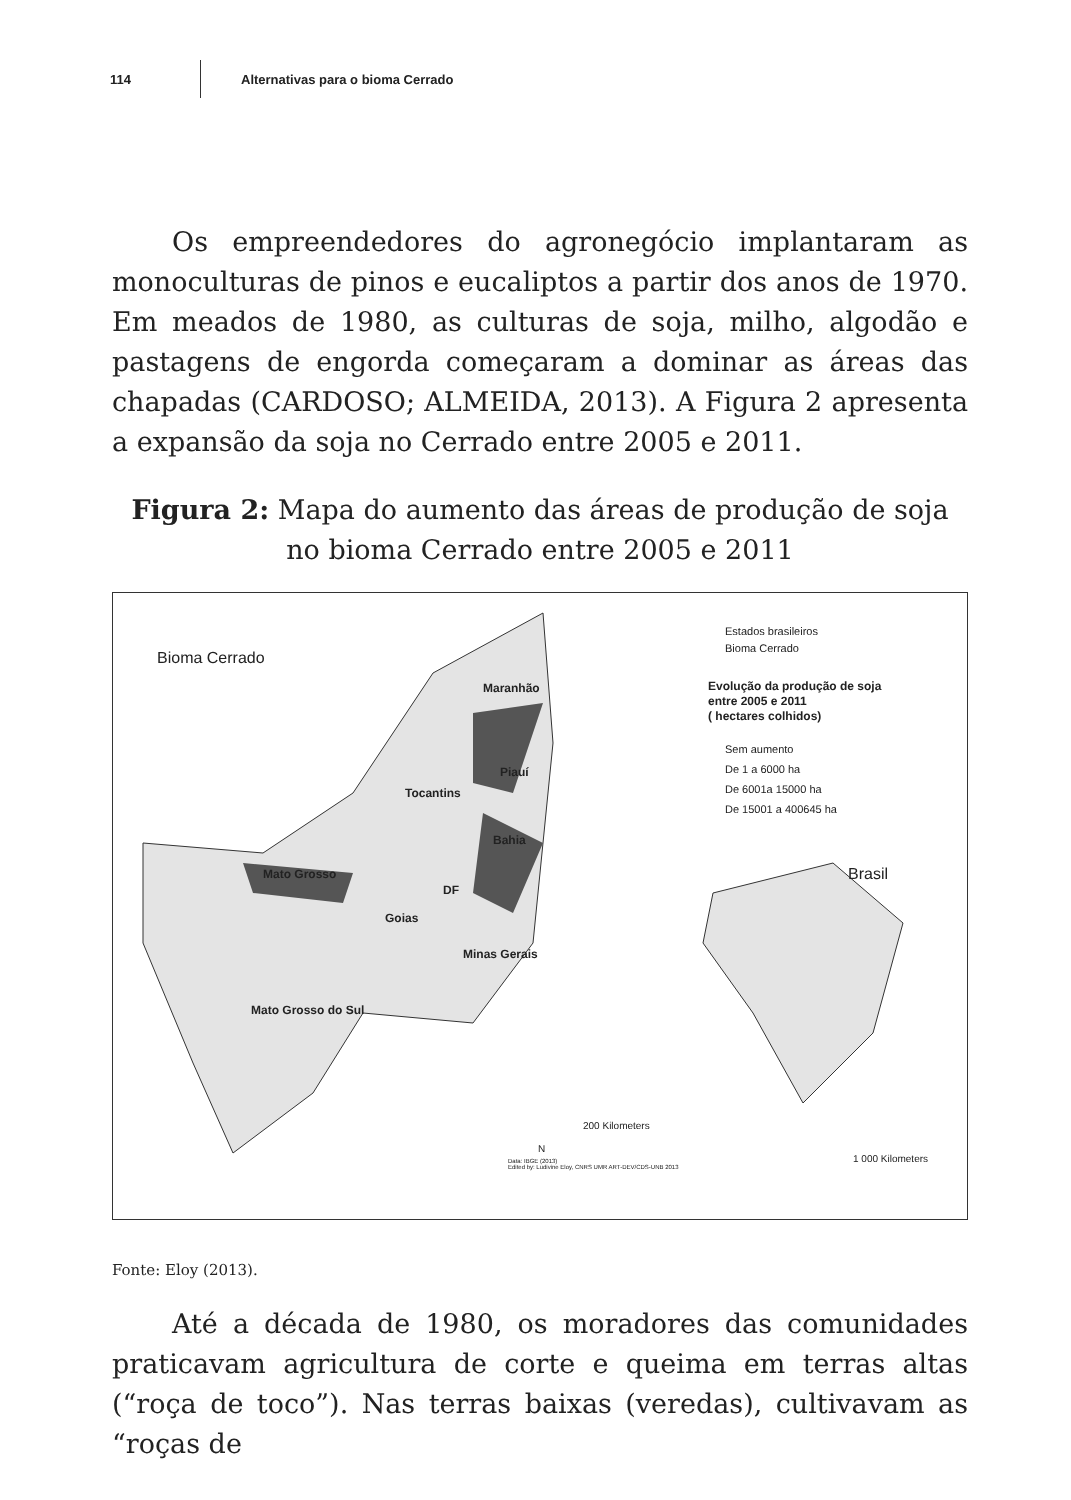114 Alternativas para o bioma Cerrado
Os empreendedores do agronegócio implantaram as monoculturas de pinos e eucaliptos a partir dos anos de 1970. Em meados de 1980, as culturas de soja, milho, algodão e pastagens de engorda começaram a dominar as áreas das chapadas (CARDOSO; ALMEIDA, 2013). A Figura 2 apresenta a expansão da soja no Cerrado entre 2005 e 2011.
Figura 2: Mapa do aumento das áreas de produção de soja no bioma Cerrado entre 2005 e 2011
Bioma Cerrado
Maranhão
Piauí
Tocantins
Bahia
Mato Grosso
DF
Goias
Minas Gerais
Mato Grosso do Sul
Estados brasileiros
Bioma Cerrado
Evolução da produção de soja
entre 2005 e 2011
( hectares colhidos)
Sem aumento
De 1 a 6000 ha
De 6001a 15000 ha
De 15001 a 400645 ha
Brasil
200 Kilometers
N
Data: IBGE (2013)
Edited by: Ludivine Eloy, CNRS UMR ART-DEV/CDS-UNB 2013
1 000 Kilometers
Fonte: Eloy (2013).
Até a década de 1980, os moradores das comunidades praticavam agricultura de corte e queima em terras altas (“roça de toco”). Nas terras baixas (veredas), cultivavam as “roças de